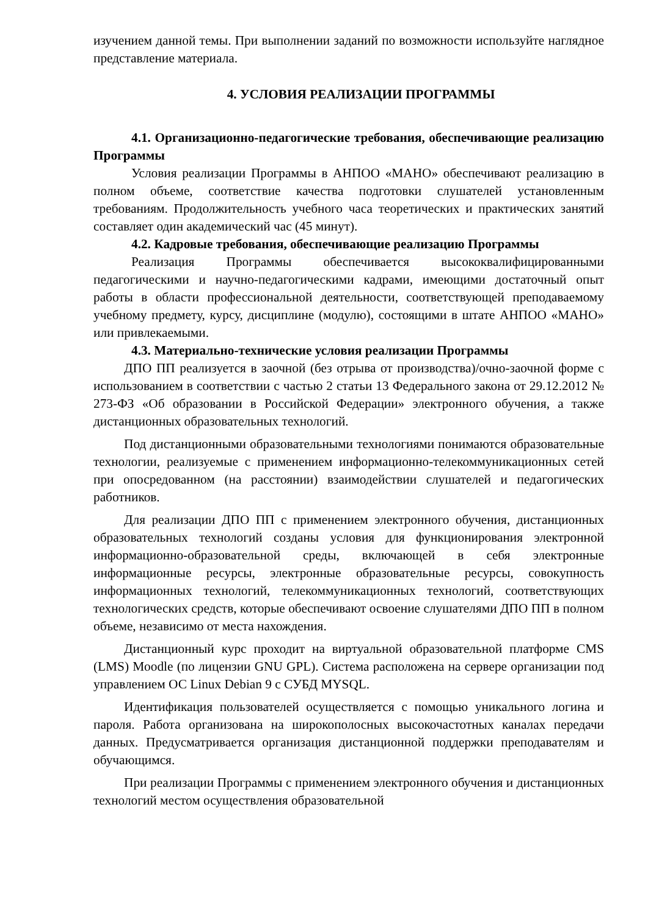изучением данной темы. При выполнении заданий по возможности используйте наглядное представление материала.
4. УСЛОВИЯ РЕАЛИЗАЦИИ ПРОГРАММЫ
4.1. Организационно-педагогические требования, обеспечивающие реализацию Программы
Условия реализации Программы в АНПОО «МАНО» обеспечивают реализацию в полном объеме, соответствие качества подготовки слушателей установленным требованиям. Продолжительность учебного часа теоретических и практических занятий составляет один академический час (45 минут).
4.2. Кадровые требования, обеспечивающие реализацию Программы
Реализация Программы обеспечивается высококвалифицированными педагогическими и научно-педагогическими кадрами, имеющими достаточный опыт работы в области профессиональной деятельности, соответствующей преподаваемому учебному предмету, курсу, дисциплине (модулю), состоящими в штате АНПОО «МАНО» или привлекаемыми.
4.3. Материально-технические условия реализации Программы
ДПО ПП реализуется в заочной (без отрыва от производства)/очно-заочной форме с использованием в соответствии с частью 2 статьи 13 Федерального закона от 29.12.2012 № 273-ФЗ «Об образовании в Российской Федерации» электронного обучения, а также дистанционных образовательных технологий.
Под дистанционными образовательными технологиями понимаются образовательные технологии, реализуемые с применением информационно-телекоммуникационных сетей при опосредованном (на расстоянии) взаимодействии слушателей и педагогических работников.
Для реализации ДПО ПП с применением электронного обучения, дистанционных образовательных технологий созданы условия для функционирования электронной информационно-образовательной среды, включающей в себя электронные информационные ресурсы, электронные образовательные ресурсы, совокупность информационных технологий, телекоммуникационных технологий, соответствующих технологических средств, которые обеспечивают освоение слушателями ДПО ПП в полном объеме, независимо от места нахождения.
Дистанционный курс проходит на виртуальной образовательной платформе CMS (LMS) Moodle (по лицензии GNU GPL). Система расположена на сервере организации под управлением ОС Linux Debian 9 с СУБД MYSQL.
Идентификация пользователей осуществляется с помощью уникального логина и пароля. Работа организована на широкополосных высокочастотных каналах передачи данных. Предусматривается организация дистанционной поддержки преподавателям и обучающимся.
При реализации Программы с применением электронного обучения и дистанционных технологий местом осуществления образовательной